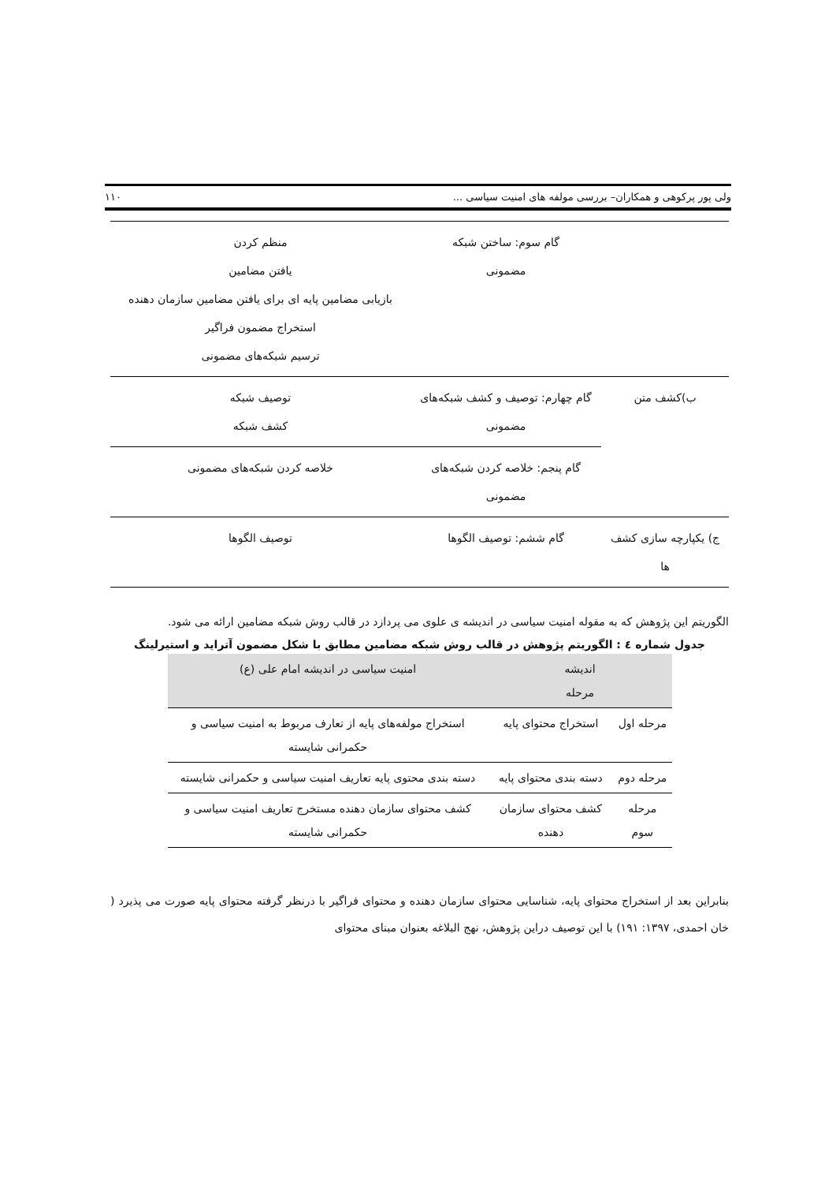ولی پور پرکوهی و همکاران– بررسی مولفه های امنیت سیاسی ... ۱۱۰
| | گام سوم: ساختن شبکه مضمونی | منظم کردن یافتن مضامین بازیابی مضامین پایه ای برای یافتن مضامین سازمان دهنده استخراج مضمون فراگیر ترسیم شبکه‌های مضمونی |
| ب)کشف متن | گام چهارم: توصیف و کشف شبکه‌های مضمونی | توصیف شبکه کشف شبکه |
| | گام پنجم: خلاصه کردن شبکه‌های مضمونی | خلاصه کردن شبکه‌های مضمونی |
| ج) یکپارچه سازی کشف ها | گام ششم: توصیف الگوها | توصیف الگوها |
الگوریتم این پژوهش که به مقوله امنیت سیاسی در اندیشه ی علوی می پردازد در قالب روش شبکه مضامین ارائه می شود.
جدول شماره ٤ : الگوریتم پژوهش در قالب روش شبکه مضامین مطابق با شکل مضمون آترايد و استیرلینگ
| اندیشه مرحله | | امنیت سیاسی در اندیشه امام علی (ع) |
| مرحله اول | استخراج محتوای پایه | استخراج مولفه‌های پایه از تعارف مربوط به امنیت سیاسی و حکمرانی شایسته |
| مرحله دوم | دسته بندی محتوای پایه | دسته بندی محتوی پایه تعاریف امنیت سیاسی و حکمرانی شایسته |
| مرحله سوم | کشف محتوای سازمان دهنده | کشف محتوای سازمان دهنده مستخرج تعاریف امنیت سیاسی و حکمرانی شایسته |
بنابراین بعد از استخراج محتوای پایه، شناسایی محتوای سازمان دهنده و محتوای فراگیر با درنظر گرفته محتوای پایه صورت می پذیرد ( خان احمدی، ۱۳۹۷: ۱۹۱) با این توصیف دراین پژوهش، نهج البلاغه بعنوان مبنای محتوای